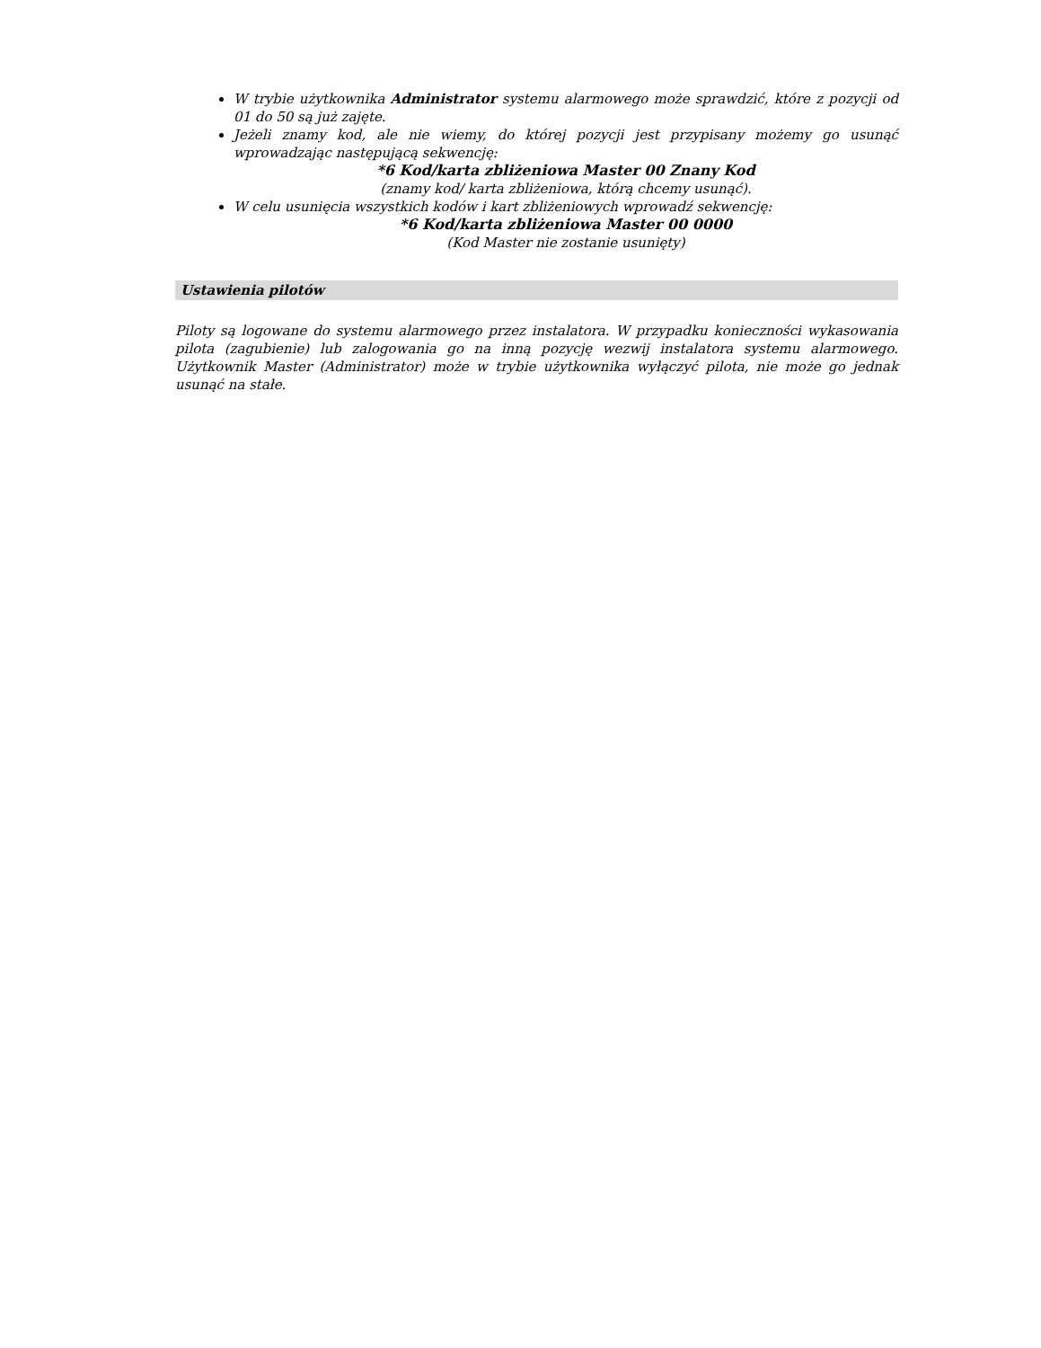W trybie użytkownika Administrator systemu alarmowego może sprawdzić, które z pozycji od 01 do 50 są już zajęte.
Jeżeli znamy kod, ale nie wiemy, do której pozycji jest przypisany możemy go usunąć wprowadzając następującą sekwencję:
*6 Kod/karta zbliżeniowa Master 00 Znany Kod
(znamy kod/ karta zbliżeniowa, którą chcemy usunąć).
W celu usunięcia wszystkich kodów i kart zbliżeniowych wprowadź sekwencję:
*6 Kod/karta zbliżeniowa Master 00 0000
(Kod Master nie zostanie usunięty)
Ustawienia pilotów
Piloty są logowane do systemu alarmowego przez instalatora. W przypadku konieczności wykasowania pilota (zagubienie) lub zalogowania go na inną pozycję wezwij instalatora systemu alarmowego. Użytkownik Master (Administrator) może w trybie użytkownika wyłączyć pilota, nie może go jednak usunąć na stałe.